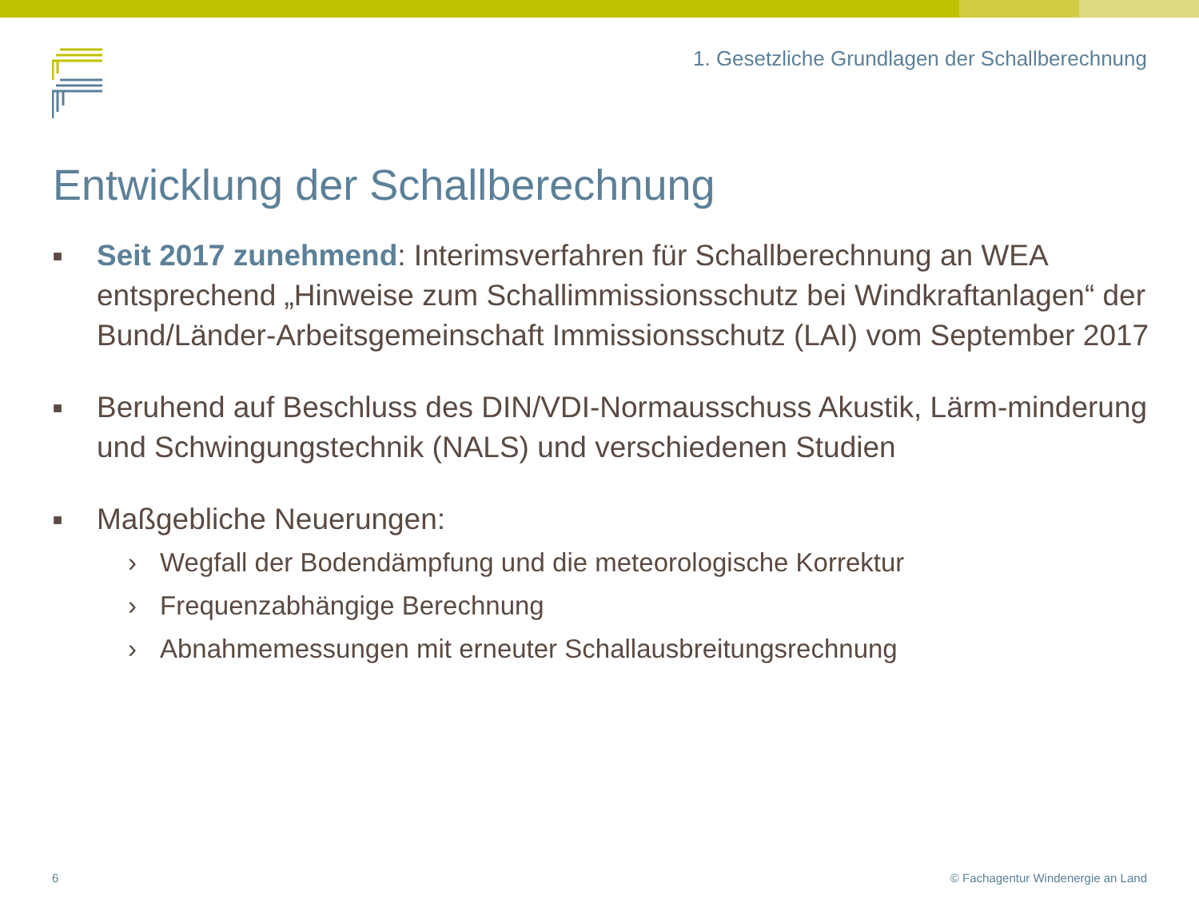1. Gesetzliche Grundlagen der Schallberechnung
Entwicklung der Schallberechnung
■
Seit 2017 zunehmend: Interimsverfahren für Schallberechnung an WEA entsprechend „Hinweise zum Schallimmissionsschutz bei Windkraftanlagen“ der Bund/Länder-Arbeitsgemeinschaft Immissionsschutz (LAI) vom September 2017
■
Beruhend auf Beschluss des DIN/VDI-Normausschuss Akustik, Lärm-minderung und Schwingungstechnik (NALS) und verschiedenen Studien
■
Maßgebliche Neuerungen:
› Wegfall der Bodendämpfung und die meteorologische Korrektur
› Frequenzabhängige Berechnung
› Abnahmemessungen mit erneuter Schallausbreitungsrechnung
6
© Fachagentur Windenergie an Land